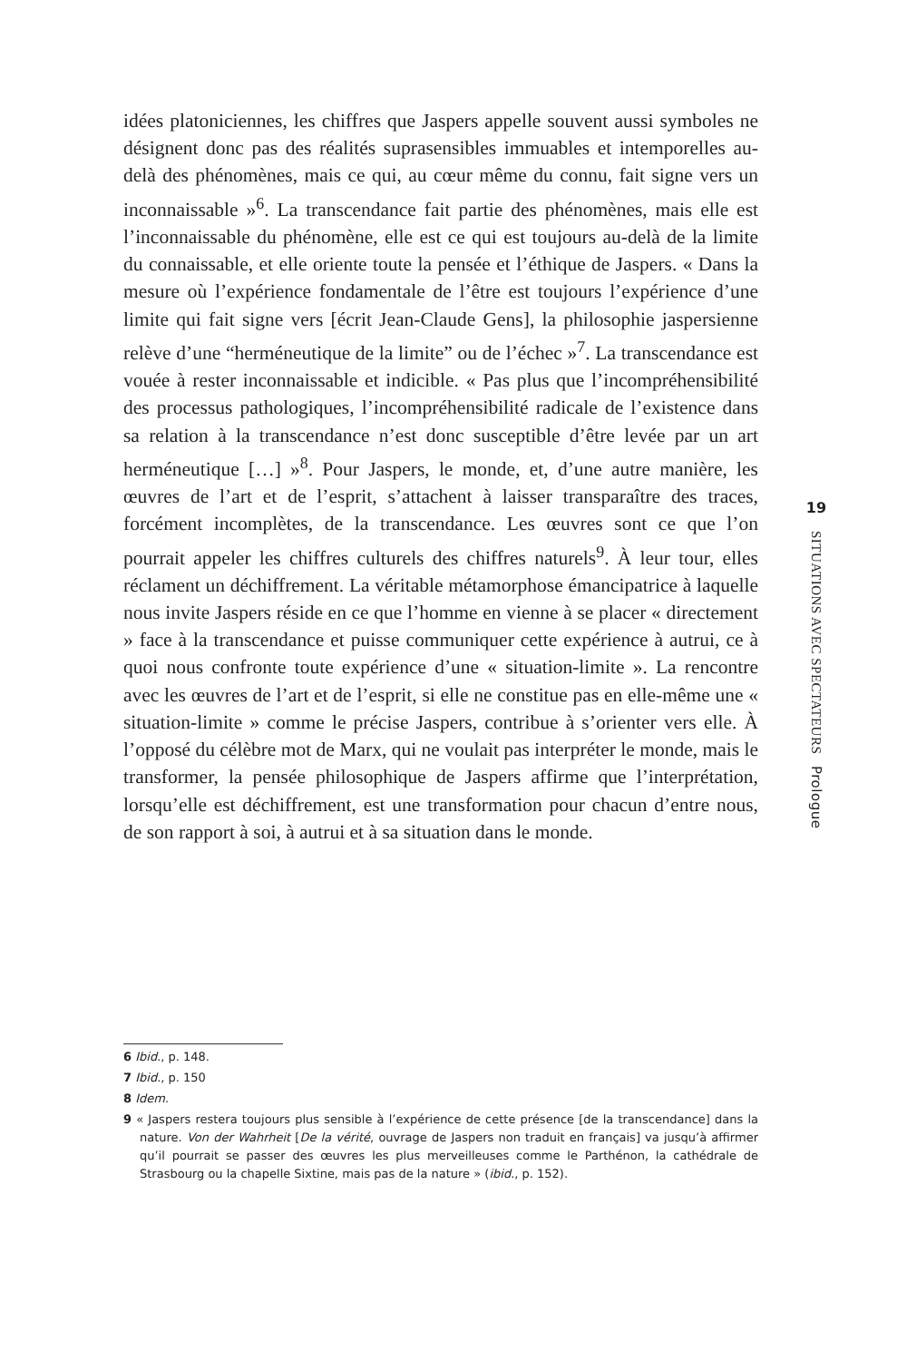idées platoniciennes, les chiffres que Jaspers appelle souvent aussi symboles ne désignent donc pas des réalités suprasensibles immuables et intemporelles au-delà des phénomènes, mais ce qui, au cœur même du connu, fait signe vers un inconnaissable »<sup>6</sup>. La transcendance fait partie des phénomènes, mais elle est l’inconnaissable du phénomène, elle est ce qui est toujours au-delà de la limite du connaissable, et elle oriente toute la pensée et l’éthique de Jaspers. « Dans la mesure où l’expérience fondamentale de l’être est toujours l’expérience d’une limite qui fait signe vers [écrit Jean-Claude Gens], la philosophie jaspersienne relève d’une “herméneutique de la limite” ou de l’échec »<sup>7</sup>. La transcendance est vouée à rester inconnaissable et indicible. « Pas plus que l’incompréhensibilité des processus pathologiques, l’incompréhensibilité radicale de l’existence dans sa relation à la transcendance n’est donc susceptible d’être levée par un art herméneutique […] »<sup>8</sup>. Pour Jaspers, le monde, et, d’une autre manière, les œuvres de l’art et de l’esprit, s’attachent à laisser transparaître des traces, forcément incomplètes, de la transcendance. Les œuvres sont ce que l’on pourrait appeler les chiffres culturels des chiffres naturels<sup>9</sup>. À leur tour, elles réclament un déchiffrement. La véritable métamorphose émancipatrice à laquelle nous invite Jaspers réside en ce que l’homme en vienne à se placer « directement » face à la transcendance et puisse communiquer cette expérience à autrui, ce à quoi nous confronte toute expérience d’une « situation-limite ». La rencontre avec les œuvres de l’art et de l’esprit, si elle ne constitue pas en elle-même une « situation-limite » comme le précise Jaspers, contribue à s’orienter vers elle. À l’opposé du célèbre mot de Marx, qui ne voulait pas interpréter le monde, mais le transformer, la pensée philosophique de Jaspers affirme que l’interprétation, lorsqu’elle est déchiffrement, est une transformation pour chacun d’entre nous, de son rapport à soi, à autrui et à sa situation dans le monde.
19
SITUATIONS AVEC SPECTATEURS Prologue
6 Ibid., p. 148.
7 Ibid., p. 150
8 Idem.
9 « Jaspers restera toujours plus sensible à l’expérience de cette présence [de la transcendance] dans la nature. Von der Wahrheit [De la vérité, ouvrage de Jaspers non traduit en français] va jusqu’à affirmer qu’il pourrait se passer des œuvres les plus merveilleuses comme le Parthénon, la cathédrale de Strasbourg ou la chapelle Sixtine, mais pas de la nature » (ibid., p. 152).